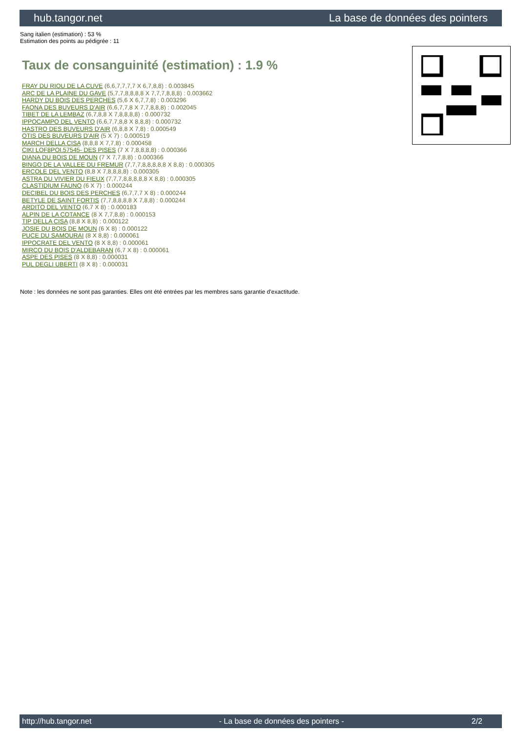hub.tangor.net La base de données des pointers
Sang italien (estimation) : 53 %
Estimation des points au pédigrée : 11
Taux de consanguinité (estimation) : 1.9 %
FRAY DU RIOU DE LA CUVE (6,6,7,7,7,7 X 6,7,8,8) : 0.003845
ARC DE LA PLAINE DU GAVE (5,7,7,8,8,8,8 X 7,7,7,8,8,8) : 0.003662
HARDY DU BOIS DES PERCHES (5,6 X 6,7,7,8) : 0.003296
FAONA DES BUVEURS D'AIR (6,6,7,7,8 X 7,7,8,8,8) : 0.002045
TIBET DE LA LEMBAZ (6,7,8,8 X 7,8,8,8,8) : 0.000732
IPPOCAMPO DEL VENTO (6,6,7,7,8,8 X 8,8,8) : 0.000732
HASTRO DES BUVEURS D'AIR (6,8,8 X 7,8) : 0.000549
OTIS DES BUVEURS D'AIR (5 X 7) : 0.000519
MARCH DELLA CISA (8,8,8 X 7,7,8) : 0.000458
CIKI LOF8POI.57545- DES PISES (7 X 7,8,8,8,8) : 0.000366
DIANA DU BOIS DE MOUN (7 X 7,7,8,8) : 0.000366
BINGO DE LA VALLEE DU FREMUR (7,7,7,8,8,8,8,8 X 8,8) : 0.000305
ERCOLE DEL VENTO (8,8 X 7,8,8,8,8) : 0.000305
ASTRA DU VIVIER DU FIEUX (7,7,7,8,8,8,8,8 X 8,8) : 0.000305
CLASTIDIUM FAUNO (6 X 7) : 0.000244
DECIBEL DU BOIS DES PERCHES (6,7,7,7 X 8) : 0.000244
BETYLE DE SAINT FORTIS (7,7,8,8,8,8 X 7,8,8) : 0.000244
ARDITO DEL VENTO (6,7 X 8) : 0.000183
ALPIN DE LA COTANCE (8 X 7,7,8,8) : 0.000153
TIP DELLA CISA (8,8 X 8,8) : 0.000122
JOSIE DU BOIS DE MOUN (6 X 8) : 0.000122
PUCE DU SAMOURAI (8 X 8,8) : 0.000061
IPPOCRATE DEL VENTO (8 X 8,8) : 0.000061
MIRCO DU BOIS D'ALDEBARAN (6,7 X 8) : 0.000061
ASPE DES PISES (8 X 8,8) : 0.000031
PUL DEGLI UBERTI (8 X 8) : 0.000031
Note : les données ne sont pas garanties. Elles ont été entrées par les membres sans garantie d'exactitude.
http://hub.tangor.net - La base de données des pointers - 2/2